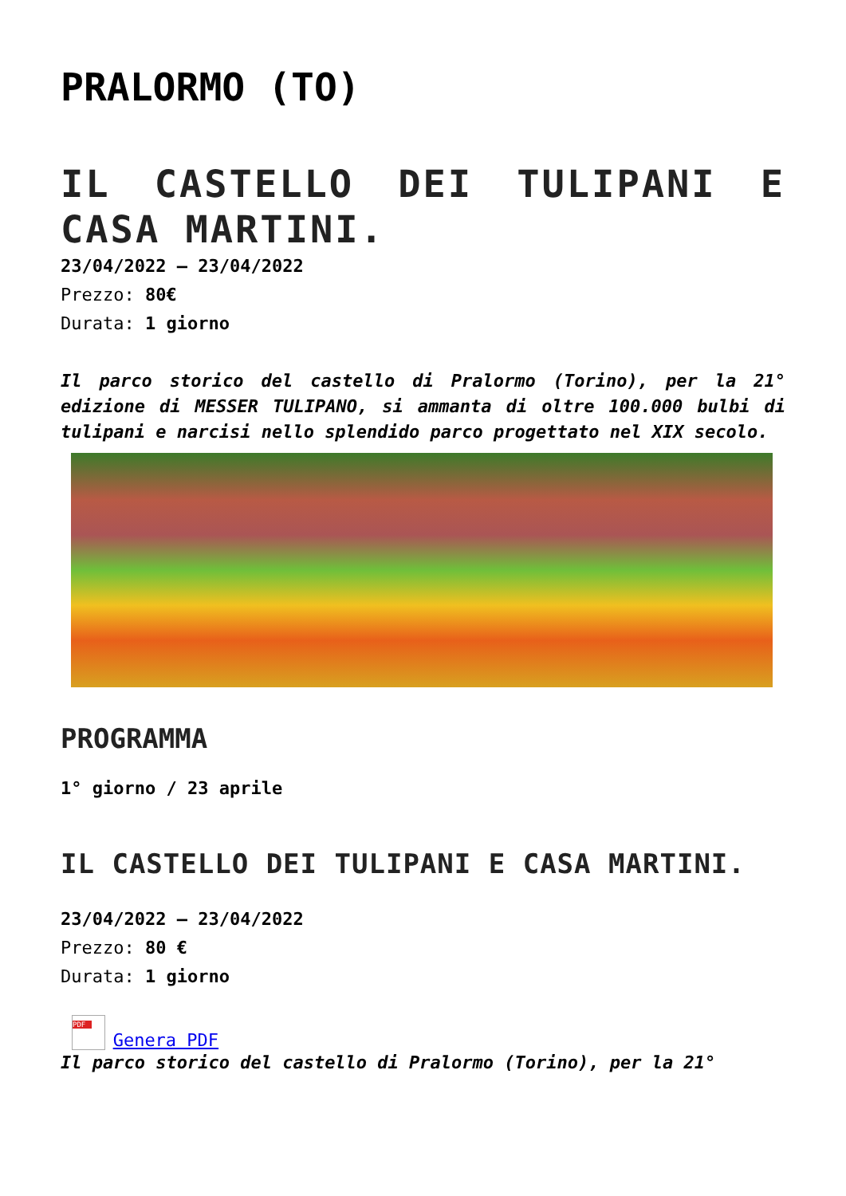PRALORMO (TO)
IL CASTELLO DEI TULIPANI E CASA MARTINI.
23/04/2022 – 23/04/2022
Prezzo: 80€
Durata: 1 giorno
Il parco storico del castello di Pralormo (Torino), per la 21° edizione di MESSER TULIPANO, si ammanta di oltre 100.000 bulbi di tulipani e narcisi nello splendido parco progettato nel XIX secolo.
PROGRAMMA
1° giorno / 23 aprile
IL CASTELLO DEI TULIPANI E CASA MARTINI.
23/04/2022 – 23/04/2022
Prezzo: 80 €
Durata: 1 giorno
PDF Genera PDF
Il parco storico del castello di Pralormo (Torino), per la 21°